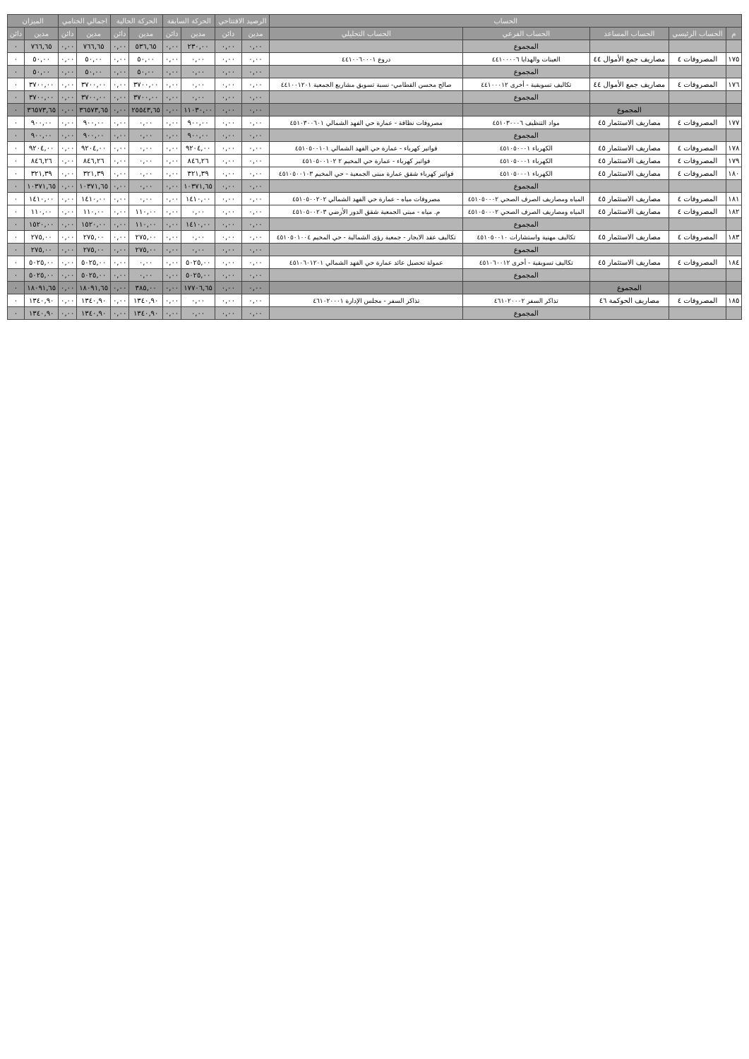| الحساب | | | | | الرصيد الافتتاحي | | الحركة السابقة | | الحركة الحالية | | اجمالي الختامي | | الميزان | |
| --- | --- | --- | --- | --- | --- | --- | --- | --- | --- | --- | --- | --- | --- | --- |
| م | الحساب الرئيسي | الحساب المساعد | الحساب الفرعي | الحساب التحليلي | مدين | دائن | مدين | دائن | مدين | دائن | مدين | دائن | مدين | دائن |
| | | | المجموع | | ٠,٠٠ | ٠,٠٠ | ٢٣٠,٠٠ | ٠,٠٠ | ٥٣٦,٦٥ | ٠,٠٠ | ٧٦٦,٦٥ | ٠,٠٠ | ٧٦٦,٦٥ | ٠ |
| ١٧٥ | المصروفات ٤ | مصاريف جمع الأموال ٤٤ | العينات والهدايا ٤٤١٠٠٠٠٦ | دروع ٤٤١٠٠٦٠٠٠١ | ٠,٠٠ | ٠,٠٠ | ٠,٠٠ | ٠,٠٠ | ٥٠,٠٠ | ٠,٠٠ | ٥٠,٠٠ | ٠,٠٠ | ٥٠,٠٠ | ٠ |
| | | | المجموع | | ٠,٠٠ | ٠,٠٠ | ٠,٠٠ | ٠,٠٠ | ٥٠,٠٠ | ٠,٠٠ | ٥٠,٠٠ | ٠,٠٠ | ٥٠,٠٠ | ٠ |
| ١٧٦ | المصروفات ٤ | مصاريف جمع الأموال ٤٤ | تكاليف تسويقية - أخرى ٤٤١٠٠٠١٢ | صالح محسن القطامي- نسبة تسويق مشاريع الجمعية ٤٤١٠٠١٢٠١ | ٠,٠٠ | ٠,٠٠ | ٠,٠٠ | ٠,٠٠ | ٣٧٠٠,٠٠ | ٠,٠٠ | ٣٧٠٠,٠٠ | ٠,٠٠ | ٣٧٠٠,٠٠ | ٠ |
| | | | المجموع | | ٠,٠٠ | ٠,٠٠ | ٠,٠٠ | ٠,٠٠ | ٣٧٠٠,٠٠ | ٠,٠٠ | ٣٧٠٠,٠٠ | ٠,٠٠ | ٣٧٠٠,٠٠ | ٠ |
| | | المجموع | | | ٠,٠٠ | ٠,٠٠ | ١١٠٣٠,٠٠ | ٠,٠٠ | ٢٥٥٤٣,٦٥ | ٠,٠٠ | ٣٦٥٧٣,٦٥ | ٠,٠٠ | ٣٦٥٧٣,٦٥ | ٠ |
| ١٧٧ | المصروفات ٤ | مصاريف الاستثمار ٤٥ | مواد التنظيف ٤٥١٠٣٠٠٠٦ | مصروفات نظافة - عمارة حي الفهد الشمالي ٤٥١٠٣٠٠٦٠١ | ٠,٠٠ | ٠,٠٠ | ٩٠٠,٠٠ | ٠,٠٠ | ٠,٠٠ | ٠,٠٠ | ٩٠٠,٠٠ | ٠,٠٠ | ٩٠٠,٠٠ | ٠ |
| | | | المجموع | | ٠,٠٠ | ٠,٠٠ | ٩٠٠,٠٠ | ٠,٠٠ | ٠,٠٠ | ٠,٠٠ | ٩٠٠,٠٠ | ٠,٠٠ | ٩٠٠,٠٠ | ٠ |
| ١٧٨ | المصروفات ٤ | مصاريف الاستثمار ٤٥ | الكهرباء ٤٥١٠٥٠٠٠١ | فواتير كهرباء - عمارة حي الفهد الشمالي ٤٥١٠٥٠٠١٠١ | ٠,٠٠ | ٠,٠٠ | ٩٢٠٤,٠٠ | ٠,٠٠ | ٠,٠٠ | ٠,٠٠ | ٩٢٠٤,٠٠ | ٠,٠٠ | ٩٢٠٤,٠٠ | ٠ |
| ١٧٩ | المصروفات ٤ | مصاريف الاستثمار ٤٥ | الكهرباء ٤٥١٠٥٠٠٠١ | فواتير كهرباء - عمارة حي المخيم ٢ ٤٥١٠٥٠٠١٠٢ | ٠,٠٠ | ٠,٠٠ | ٨٤٦,٢٦ | ٠,٠٠ | ٠,٠٠ | ٠,٠٠ | ٨٤٦,٢٦ | ٠,٠٠ | ٨٤٦,٢٦ | ٠ |
| ١٨٠ | المصروفات ٤ | مصاريف الاستثمار ٤٥ | الكهرباء ٤٥١٠٥٠٠٠١ | فواتير كهرباء شقق عمارة مبنى الجمعية - حي المخيم ٤٥١٠٥٠٠١٠٣ | ٠,٠٠ | ٠,٠٠ | ٣٢١,٣٩ | ٠,٠٠ | ٠,٠٠ | ٠,٠٠ | ٣٢١,٣٩ | ٠,٠٠ | ٣٢١,٣٩ | ٠ |
| | | | المجموع | | ٠,٠٠ | ٠,٠٠ | ١٠٣٧١,٦٥ | ٠,٠٠ | ٠,٠٠ | ٠,٠٠ | ١٠٣٧١,٦٥ | ٠,٠٠ | ١٠٣٧١,٦٥ | ٠ |
| ١٨١ | المصروفات ٤ | مصاريف الاستثمار ٤٥ | المياه ومصاريف الصرف الصحي ٤٥١٠٥٠٠٠٢ | مصروفات مياه - عمارة حي الفهد الشمالي ٤٥١٠٥٠٠٢٠٢ | ٠,٠٠ | ٠,٠٠ | ١٤١٠,٠٠ | ٠,٠٠ | ٠,٠٠ | ٠,٠٠ | ١٤١٠,٠٠ | ٠,٠٠ | ١٤١٠,٠٠ | ٠ |
| ١٨٢ | المصروفات ٤ | مصاريف الاستثمار ٤٥ | المياه ومصاريف الصرف الصحي ٤٥١٠٥٠٠٠٢ | م. مياه - مبنى الجمعية شقق الدور الأرضي ٤٥١٠٥٠٠٢٠٣ | ٠,٠٠ | ٠,٠٠ | ٠,٠٠ | ٠,٠٠ | ١١٠,٠٠ | ٠,٠٠ | ١١٠,٠٠ | ٠,٠٠ | ١١٠,٠٠ | ٠ |
| | | | المجموع | | ٠,٠٠ | ٠,٠٠ | ١٤١٠,٠٠ | ٠,٠٠ | ١١٠,٠٠ | ٠,٠٠ | ١٥٢٠,٠٠ | ٠,٠٠ | ١٥٢٠,٠٠ | ٠ |
| ١٨٣ | المصروفات ٤ | مصاريف الاستثمار ٤٥ | تكاليف مهنية واستشارات ٤٥١٠٥٠٠١٠ | تكاليف عقد الايجار - جمعية رؤى الشمالية - حي المخيم ٤٥١٠٥٠١٠٠٤ | ٠,٠٠ | ٠,٠٠ | ٠,٠٠ | ٠,٠٠ | ٢٧٥,٠٠ | ٠,٠٠ | ٢٧٥,٠٠ | ٠,٠٠ | ٢٧٥,٠٠ | ٠ |
| | | | المجموع | | ٠,٠٠ | ٠,٠٠ | ٠,٠٠ | ٠,٠٠ | ٢٧٥,٠٠ | ٠,٠٠ | ٢٧٥,٠٠ | ٠,٠٠ | ٢٧٥,٠٠ | ٠ |
| ١٨٤ | المصروفات ٤ | مصاريف الاستثمار ٤٥ | تكاليف تسويقية - أخرى ٤٥١٠٦٠٠١٢ | عمولة تحصيل عائد عمارة حي الفهد الشمالي ٤٥١٠٦٠١٢٠١ | ٠,٠٠ | ٠,٠٠ | ٥٠٢٥,٠٠ | ٠,٠٠ | ٠,٠٠ | ٠,٠٠ | ٥٠٢٥,٠٠ | ٠,٠٠ | ٥٠٢٥,٠٠ | ٠ |
| | | | المجموع | | ٠,٠٠ | ٠,٠٠ | ٥٠٢٥,٠٠ | ٠,٠٠ | ٠,٠٠ | ٠,٠٠ | ٥٠٢٥,٠٠ | ٠,٠٠ | ٥٠٢٥,٠٠ | ٠ |
| | | المجموع | | | ٠,٠٠ | ٠,٠٠ | ١٧٧٠٦,٦٥ | ٠,٠٠ | ٣٨٥,٠٠ | ٠,٠٠ | ١٨٠٩١,٦٥ | ٠,٠٠ | ١٨٠٩١,٦٥ | ٠ |
| ١٨٥ | المصروفات ٤ | مصاريف الحوكمة ٤٦ | تذاكر السفر ٤٦١٠٢٠٠٠٢ | تذاكر السفر - مجلس الإدارة ٤٦١٠٢٠٠٠١ | ٠,٠٠ | ٠,٠٠ | ٠,٠٠ | ٠,٠٠ | ١٣٤٠,٩٠ | ٠,٠٠ | ١٣٤٠,٩٠ | ٠,٠٠ | ١٣٤٠,٩٠ | ٠ |
| | | | المجموع | | ٠,٠٠ | ٠,٠٠ | ٠,٠٠ | ٠,٠٠ | ١٣٤٠,٩٠ | ٠,٠٠ | ١٣٤٠,٩٠ | ٠,٠٠ | ١٣٤٠,٩٠ | ٠ |